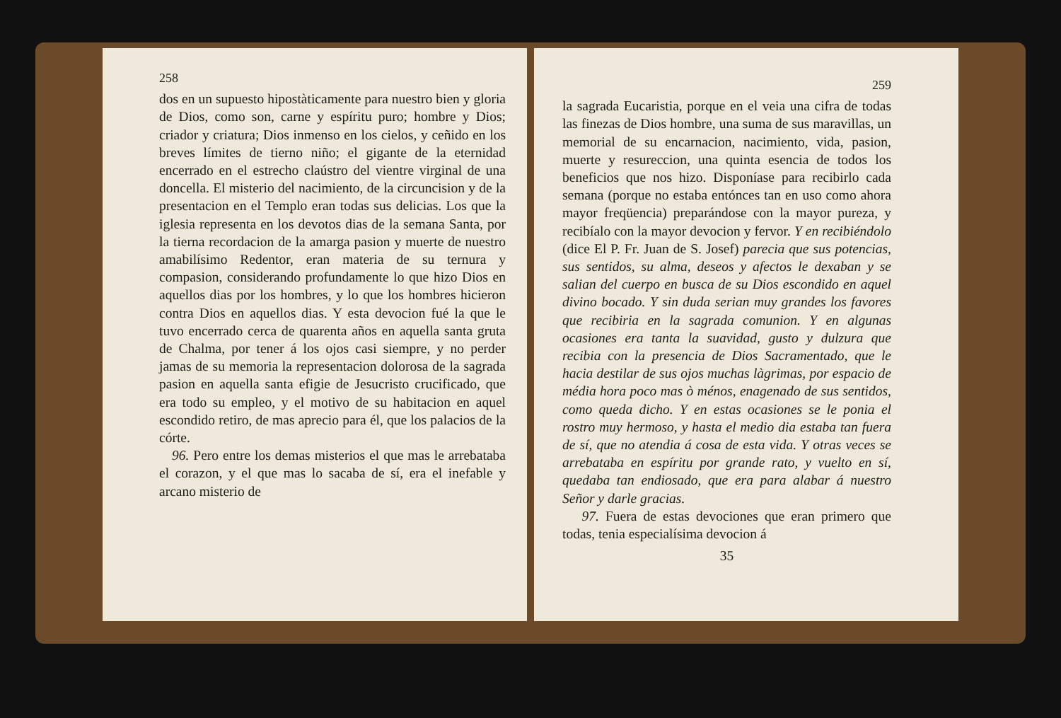258
dos en un supuesto hipostàticamente para nuestro bien y gloria de Dios, como son, carne y espíritu puro; hombre y Dios; criador y criatura; Dios inmenso en los cielos, y ceñido en los breves límites de tierno niño; el gigante de la eternidad encerrado en el estrecho claústro del vientre virginal de una doncella. El misterio del nacimiento, de la circuncision y de la presentacion en el Templo eran todas sus delicias. Los que la iglesia representa en los devotos dias de la semana Santa, por la tierna recordacion de la amarga pasion y muerte de nuestro amabilísimo Redentor, eran materia de su ternura y compasion, considerando profundamente lo que hizo Dios en aquellos dias por los hombres, y lo que los hombres hicieron contra Dios en aquellos dias. Y esta devocion fué la que le tuvo encerrado cerca de quarenta años en aquella santa gruta de Chalma, por tener á los ojos casi siempre, y no perder jamas de su memoria la representacion dolorosa de la sagrada pasion en aquella santa efigie de Jesucristo crucificado, que era todo su empleo, y el motivo de su habitacion en aquel escondido retiro, de mas aprecio para él, que los palacios de la córte.
96. Pero entre los demas misterios el que mas le arrebataba el corazon, y el que mas lo sacaba de sí, era el inefable y arcano misterio de
259
la sagrada Eucaristia, porque en el veia una cifra de todas las finezas de Dios hombre, una suma de sus maravillas, un memorial de su encarnacion, nacimiento, vida, pasion, muerte y resureccion, una quinta esencia de todos los beneficios que nos hizo. Disponíase para recibirlo cada semana (porque no estaba entónces tan en uso como ahora mayor freqüencia) preparándose con la mayor pureza, y recibíalo con la mayor devocion y fervor. Y en recibiéndolo (dice El P. Fr. Juan de S. Josef) parecia que sus potencias, sus sentidos, su alma, deseos y afectos le dexaban y se salian del cuerpo en busca de su Dios escondido en aquel divino bocado. Y sin duda serian muy grandes los favores que recibiria en la sagrada comunion. Y en algunas ocasiones era tanta la suavidad, gusto y dulzura que recibia con la presencia de Dios Sacramentado, que le hacia destilar de sus ojos muchas làgrimas, por espacio de média hora poco mas ò ménos, enagenado de sus sentidos, como queda dicho. Y en estas ocasiones se le ponia el rostro muy hermoso, y hasta el medio dia estaba tan fuera de sí, que no atendia á cosa de esta vida. Y otras veces se arrebataba en espíritu por grande rato, y vuelto en sí, quedaba tan endiosado, que era para alabar á nuestro Señor y darle gracias.
97. Fuera de estas devociones que eran primero que todas, tenia especialísima devocion á
35